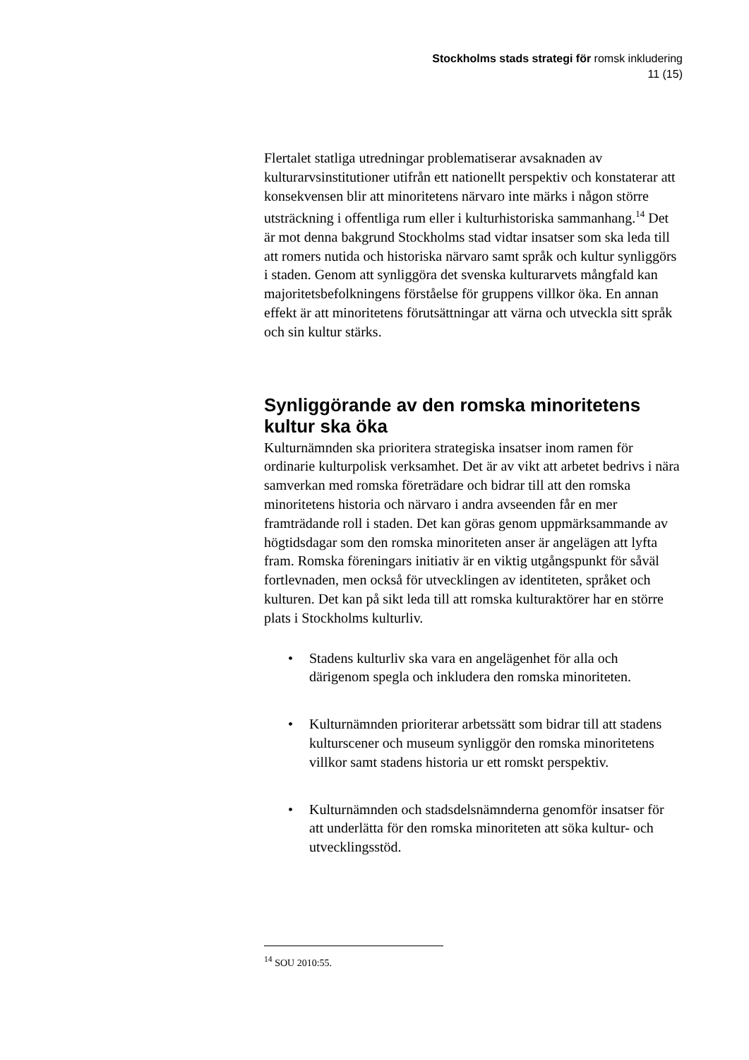Stockholms stads strategi för romsk inkludering
11 (15)
Flertalet statliga utredningar problematiserar avsaknaden av kulturarvsinstitutioner utifrån ett nationellt perspektiv och konstaterar att konsekvensen blir att minoritetens närvaro inte märks i någon större utsträckning i offentliga rum eller i kulturhistoriska sammanhang.<sup>14</sup> Det är mot denna bakgrund Stockholms stad vidtar insatser som ska leda till att romers nutida och historiska närvaro samt språk och kultur synliggörs i staden. Genom att synliggöra det svenska kulturarvets mångfald kan majoritetsbefolkningens förståelse för gruppens villkor öka. En annan effekt är att minoritetens förutsättningar att värna och utveckla sitt språk och sin kultur stärks.
Synliggörande av den romska minoritetens kultur ska öka
Kulturnämnden ska prioritera strategiska insatser inom ramen för ordinarie kulturpolisk verksamhet. Det är av vikt att arbetet bedrivs i nära samverkan med romska företrädare och bidrar till att den romska minoritetens historia och närvaro i andra avseenden får en mer framträdande roll i staden. Det kan göras genom uppmärksammande av högtidsdagar som den romska minoriteten anser är angelägen att lyfta fram. Romska föreningars initiativ är en viktig utgångspunkt för såväl fortlevnaden, men också för utvecklingen av identiteten, språket och kulturen. Det kan på sikt leda till att romska kulturaktörer har en större plats i Stockholms kulturliv.
• Stadens kulturliv ska vara en angelägenhet för alla och därigenom spegla och inkludera den romska minoriteten.
• Kulturnämnden prioriterar arbetssätt som bidrar till att stadens kulturscener och museum synliggör den romska minoritetens villkor samt stadens historia ur ett romskt perspektiv.
• Kulturnämnden och stadsdelsnämnderna genomför insatser för att underlätta för den romska minoriteten att söka kultur- och utvecklingsstöd.
<sup>14</sup> SOU 2010:55.